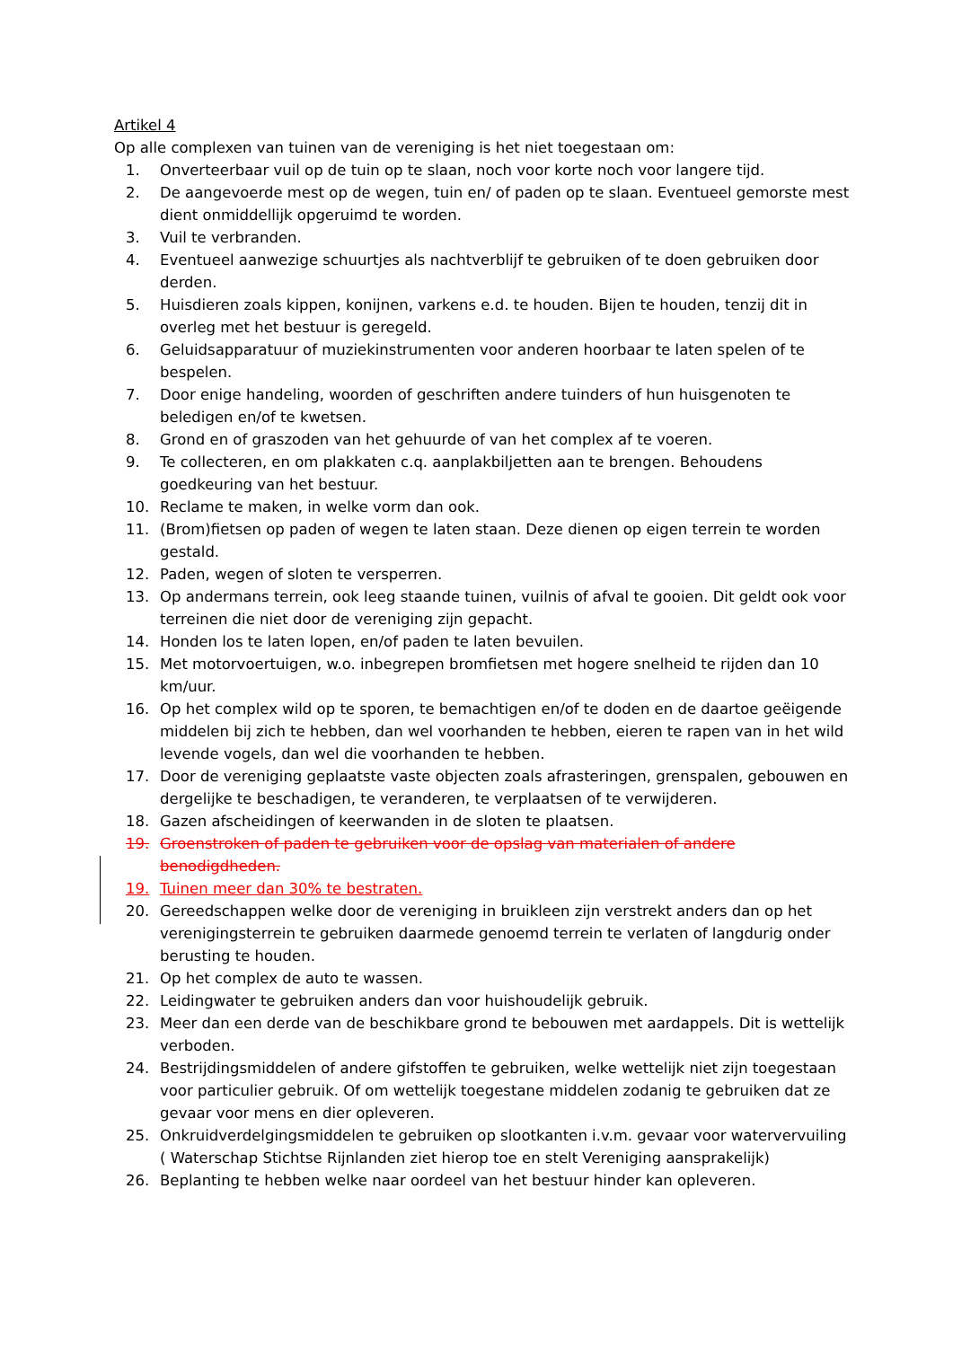Artikel 4
Op alle complexen van tuinen van de vereniging is het niet toegestaan om:
1. Onverteerbaar vuil op de tuin op te slaan, noch voor korte noch voor langere tijd.
2. De aangevoerde mest op de wegen, tuin en/ of paden op te slaan. Eventueel gemorste mest dient onmiddellijk opgeruimd te worden.
3. Vuil te verbranden.
4. Eventueel aanwezige schuurtjes als nachtverblijf te gebruiken of te doen gebruiken door derden.
5. Huisdieren zoals kippen, konijnen, varkens e.d. te houden. Bijen te houden, tenzij dit in overleg met het bestuur is geregeld.
6. Geluidsapparatuur of muziekinstrumenten voor anderen hoorbaar te laten spelen of te bespelen.
7. Door enige handeling, woorden of geschriften andere tuinders of hun huisgenoten te beledigen en/of te kwetsen.
8. Grond en of graszoden van het gehuurde of van het complex af te voeren.
9. Te collecteren, en om plakkaten c.q. aanplakbiljetten aan te brengen. Behoudens goedkeuring van het bestuur.
10. Reclame te maken, in welke vorm dan ook.
11. (Brom)fietsen op paden of wegen te laten staan. Deze dienen op eigen terrein te worden gestald.
12. Paden, wegen of sloten te versperren.
13. Op andermans terrein, ook leeg staande tuinen, vuilnis of afval te gooien. Dit geldt ook voor terreinen die niet door de vereniging zijn gepacht.
14. Honden los te laten lopen, en/of paden te laten bevuilen.
15. Met motorvoertuigen, w.o. inbegrepen bromfietsen met hogere snelheid te rijden dan 10 km/uur.
16. Op het complex wild op te sporen, te bemachtigen en/of te doden en de daartoe geëigende middelen bij zich te hebben, dan wel voorhanden te hebben, eieren te rapen van in het wild levende vogels, dan wel die voorhanden te hebben.
17. Door de vereniging geplaatste vaste objecten zoals afrasteringen, grenspalen, gebouwen en dergelijke te beschadigen, te veranderen, te verplaatsen of te verwijderen.
18. Gazen afscheidingen of keerwanden in de sloten te plaatsen.
19. Groenstroken of paden te gebruiken voor de opslag van materialen of andere benodigdheden.
19. Tuinen meer dan 30% te bestraten.
20. Gereedschappen welke door de vereniging in bruikleen zijn verstrekt anders dan op het verenigingsterrein te gebruiken daarmede genoemd terrein te verlaten of langdurig onder berusting te houden.
21. Op het complex de auto te wassen.
22. Leidingwater te gebruiken anders dan voor huishoudelijk gebruik.
23. Meer dan een derde van de beschikbare grond te bebouwen met aardappels. Dit is wettelijk verboden.
24. Bestrijdingsmiddelen of andere gifstoffen te gebruiken, welke wettelijk niet zijn toegestaan voor particulier gebruik. Of om wettelijk toegestane middelen zodanig te gebruiken dat ze gevaar voor mens en dier opleveren.
25. Onkruidverdelgingsmiddelen te gebruiken op slootkanten i.v.m. gevaar voor watervervuiling ( Waterschap Stichtse Rijnlanden ziet hierop toe en stelt Vereniging aansprakelijk)
26. Beplanting te hebben welke naar oordeel van het bestuur hinder kan opleveren.